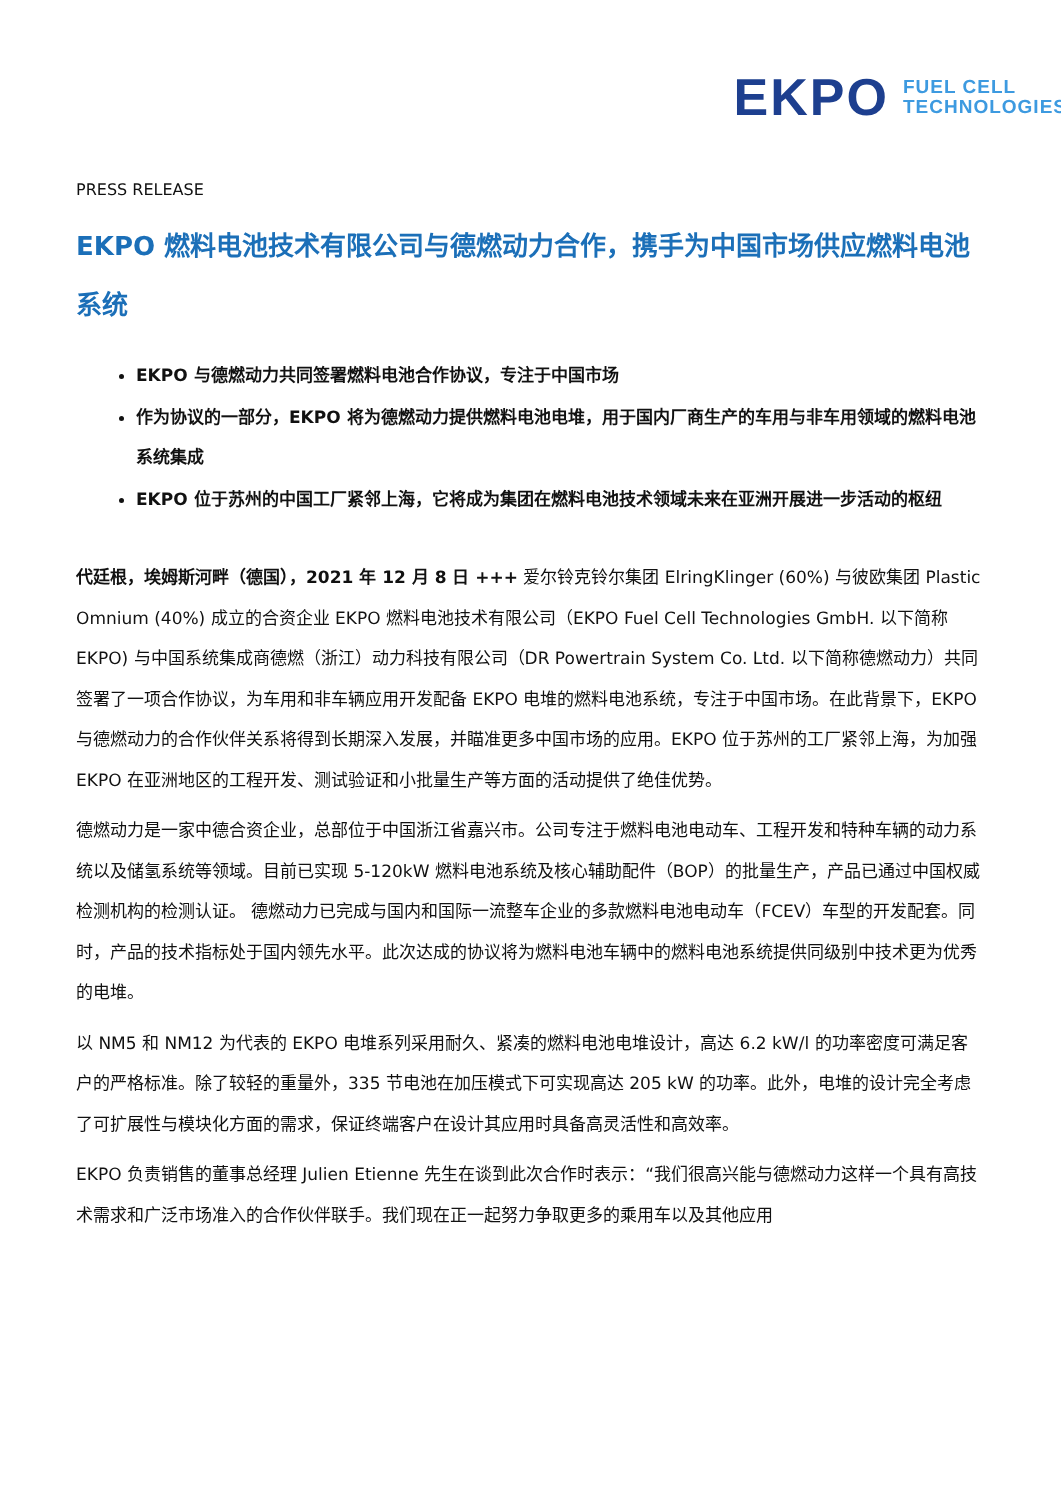EKPO FUEL CELL
TECHNOLOGIES
PRESS RELEASE
EKPO 燃料电池技术有限公司与德燃动力合作，携手为中国市场供应燃料电池系统
EKPO 与德燃动力共同签署燃料电池合作协议，专注于中国市场
作为协议的一部分，EKPO 将为德燃动力提供燃料电池电堆，用于国内厂商生产的车用与非车用领域的燃料电池系统集成
EKPO 位于苏州的中国工厂紧邻上海，它将成为集团在燃料电池技术领域未来在亚洲开展进一步活动的枢纽
代廷根，埃姆斯河畔（德国），2021 年 12 月 8 日 +++ 爱尔铃克铃尔集团 ElringKlinger (60%) 与彼欧集团 Plastic Omnium (40%) 成立的合资企业 EKPO 燃料电池技术有限公司（EKPO Fuel Cell Technologies GmbH. 以下简称 EKPO) 与中国系统集成商德燃（浙江）动力科技有限公司（DR Powertrain System Co. Ltd. 以下简称德燃动力）共同签署了一项合作协议，为车用和非车辆应用开发配备 EKPO 电堆的燃料电池系统，专注于中国市场。在此背景下，EKPO 与德燃动力的合作伙伴关系将得到长期深入发展，并瞄准更多中国市场的应用。EKPO 位于苏州的工厂紧邻上海，为加强 EKPO 在亚洲地区的工程开发、测试验证和小批量生产等方面的活动提供了绝佳优势。
德燃动力是一家中德合资企业，总部位于中国浙江省嘉兴市。公司专注于燃料电池电动车、工程开发和特种车辆的动力系统以及储氢系统等领域。目前已实现 5-120kW 燃料电池系统及核心辅助配件（BOP）的批量生产，产品已通过中国权威检测机构的检测认证。 德燃动力已完成与国内和国际一流整车企业的多款燃料电池电动车（FCEV）车型的开发配套。同时，产品的技术指标处于国内领先水平。此次达成的协议将为燃料电池车辆中的燃料电池系统提供同级别中技术更为优秀的电堆。
以 NM5 和 NM12 为代表的 EKPO 电堆系列采用耐久、紧凑的燃料电池电堆设计，高达 6.2 kW/l 的功率密度可满足客户的严格标准。除了较轻的重量外，335 节电池在加压模式下可实现高达 205 kW 的功率。此外，电堆的设计完全考虑了可扩展性与模块化方面的需求，保证终端客户在设计其应用时具备高灵活性和高效率。
EKPO 负责销售的董事总经理 Julien Etienne 先生在谈到此次合作时表示：“我们很高兴能与德燃动力这样一个具有高技术需求和广泛市场准入的合作伙伴联手。我们现在正一起努力争取更多的乘用车以及其他应用